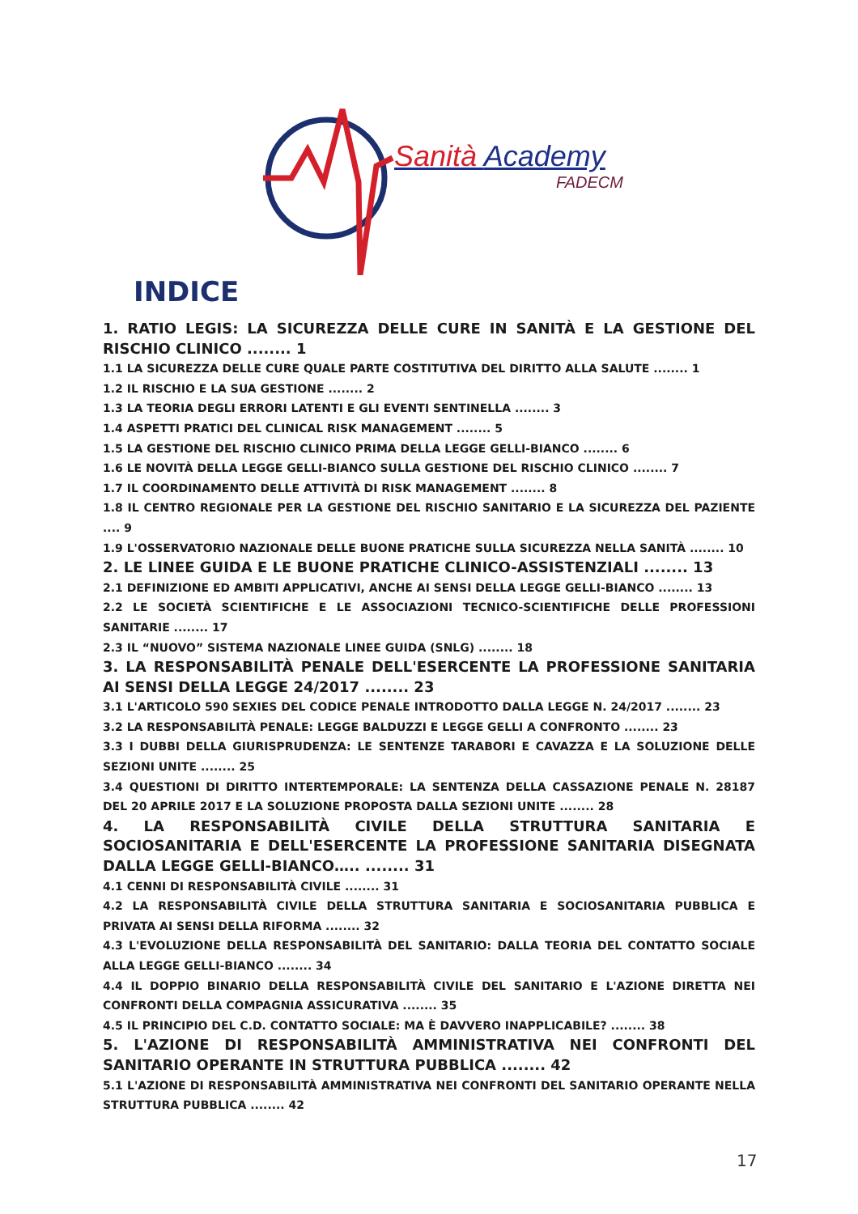Sanità Academy
FADECM
INDICE
1. RATIO LEGIS: LA SICUREZZA DELLE CURE IN SANITÀ E LA GESTIONE DEL RISCHIO CLINICO ........ 1
1.1 LA SICUREZZA DELLE CURE QUALE PARTE COSTITUTIVA DEL DIRITTO ALLA SALUTE ........ 1
1.2 IL RISCHIO E LA SUA GESTIONE ........ 2
1.3 LA TEORIA DEGLI ERRORI LATENTI E GLI EVENTI SENTINELLA ........ 3
1.4 ASPETTI PRATICI DEL CLINICAL RISK MANAGEMENT ........ 5
1.5 LA GESTIONE DEL RISCHIO CLINICO PRIMA DELLA LEGGE GELLI-BIANCO ........ 6
1.6 LE NOVITÀ DELLA LEGGE GELLI-BIANCO SULLA GESTIONE DEL RISCHIO CLINICO ........ 7
1.7 IL COORDINAMENTO DELLE ATTIVITÀ DI RISK MANAGEMENT ........ 8
1.8 IL CENTRO REGIONALE PER LA GESTIONE DEL RISCHIO SANITARIO E LA SICUREZZA DEL PAZIENTE .... 9
1.9 L'OSSERVATORIO NAZIONALE DELLE BUONE PRATICHE SULLA SICUREZZA NELLA SANITÀ ........ 10
2. LE LINEE GUIDA E LE BUONE PRATICHE CLINICO-ASSISTENZIALI ........ 13
2.1 DEFINIZIONE ED AMBITI APPLICATIVI, ANCHE AI SENSI DELLA LEGGE GELLI-BIANCO ........ 13
2.2 LE SOCIETÀ SCIENTIFICHE E LE ASSOCIAZIONI TECNICO-SCIENTIFICHE DELLE PROFESSIONI SANITARIE ........ 17
2.3 IL “NUOVO” SISTEMA NAZIONALE LINEE GUIDA (SNLG) ........ 18
3. LA RESPONSABILITÀ PENALE DELL'ESERCENTE LA PROFESSIONE SANITARIA AI SENSI DELLA LEGGE 24/2017 ........ 23
3.1 L'ARTICOLO 590 SEXIES DEL CODICE PENALE INTRODOTTO DALLA LEGGE N. 24/2017 ........ 23
3.2 LA RESPONSABILITÀ PENALE: LEGGE BALDUZZI E LEGGE GELLI A CONFRONTO ........ 23
3.3 I DUBBI DELLA GIURISPRUDENZA: LE SENTENZE TARABORI E CAVAZZA E LA SOLUZIONE DELLE SEZIONI UNITE ........ 25
3.4 QUESTIONI DI DIRITTO INTERTEMPORALE: LA SENTENZA DELLA CASSAZIONE PENALE N. 28187 DEL 20 APRILE 2017 E LA SOLUZIONE PROPOSTA DALLA SEZIONI UNITE ........ 28
4. LA RESPONSABILITÀ CIVILE DELLA STRUTTURA SANITARIA E SOCIOSANITARIA E DELL'ESERCENTE LA PROFESSIONE SANITARIA DISEGNATA DALLA LEGGE GELLI-BIANCO….. ........ 31
4.1 CENNI DI RESPONSABILITÀ CIVILE ........ 31
4.2 LA RESPONSABILITÀ CIVILE DELLA STRUTTURA SANITARIA E SOCIOSANITARIA PUBBLICA E PRIVATA AI SENSI DELLA RIFORMA ........ 32
4.3 L'EVOLUZIONE DELLA RESPONSABILITÀ DEL SANITARIO: DALLA TEORIA DEL CONTATTO SOCIALE ALLA LEGGE GELLI-BIANCO ........ 34
4.4 IL DOPPIO BINARIO DELLA RESPONSABILITÀ CIVILE DEL SANITARIO E L'AZIONE DIRETTA NEI CONFRONTI DELLA COMPAGNIA ASSICURATIVA ........ 35
4.5 IL PRINCIPIO DEL C.D. CONTATTO SOCIALE: MA È DAVVERO INAPPLICABILE? ........ 38
5. L'AZIONE DI RESPONSABILITÀ AMMINISTRATIVA NEI CONFRONTI DEL SANITARIO OPERANTE IN STRUTTURA PUBBLICA ........ 42
5.1 L'AZIONE DI RESPONSABILITÀ AMMINISTRATIVA NEI CONFRONTI DEL SANITARIO OPERANTE NELLA STRUTTURA PUBBLICA ........ 42
17